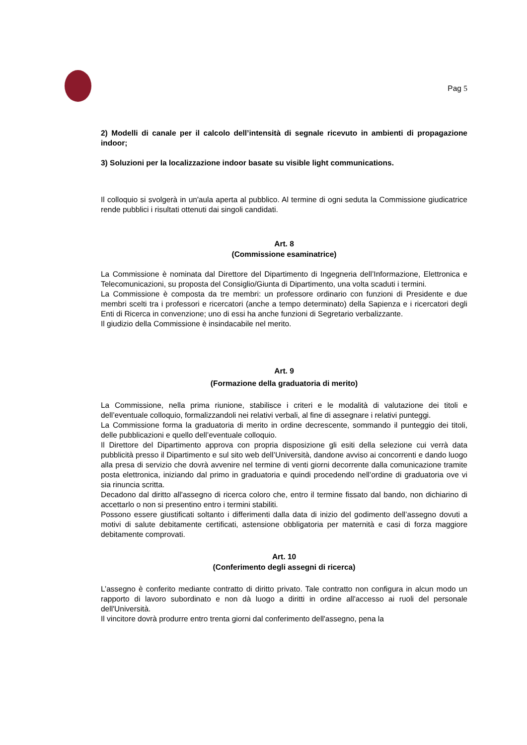Pag 5
2) Modelli di canale per il calcolo dell’intensità di segnale ricevuto in ambienti di propagazione indoor;
3) Soluzioni per la localizzazione indoor basate su visible light communications.
Il colloquio si svolgerà in un'aula aperta al pubblico. Al termine di ogni seduta la Commissione giudicatrice rende pubblici i risultati ottenuti dai singoli candidati.
Art. 8
(Commissione esaminatrice)
La Commissione è nominata dal Direttore del Dipartimento di Ingegneria dell’Informazione, Elettronica e Telecomunicazioni, su proposta del Consiglio/Giunta di Dipartimento, una volta scaduti i termini.
La Commissione è composta da tre membri: un professore ordinario con funzioni di Presidente e due membri scelti tra i professori e ricercatori (anche a tempo determinato) della Sapienza e i ricercatori degli Enti di Ricerca in convenzione; uno di essi ha anche funzioni di Segretario verbalizzante.
Il giudizio della Commissione è insindacabile nel merito.
Art. 9
(Formazione della graduatoria di merito)
La Commissione, nella prima riunione, stabilisce i criteri e le modalità di valutazione dei titoli e dell’eventuale colloquio, formalizzandoli nei relativi verbali, al fine di assegnare i relativi punteggi.
La Commissione forma la graduatoria di merito in ordine decrescente, sommando il punteggio dei titoli, delle pubblicazioni e quello dell’eventuale colloquio.
Il Direttore del Dipartimento approva con propria disposizione gli esiti della selezione cui verrà data pubblicità presso il Dipartimento e sul sito web dell’Università, dandone avviso ai concorrenti e dando luogo alla presa di servizio che dovrà avvenire nel termine di venti giorni decorrente dalla comunicazione tramite posta elettronica, iniziando dal primo in graduatoria e quindi procedendo nell’ordine di graduatoria ove vi sia rinuncia scritta.
Decadono dal diritto all'assegno di ricerca coloro che, entro il termine fissato dal bando, non dichiarino di accettarlo o non si presentino entro i termini stabiliti.
Possono essere giustificati soltanto i differimenti dalla data di inizio del godimento dell’assegno dovuti a motivi di salute debitamente certificati, astensione obbligatoria per maternità e casi di forza maggiore debitamente comprovati.
Art. 10
(Conferimento degli assegni di ricerca)
L’assegno è conferito mediante contratto di diritto privato. Tale contratto non configura in alcun modo un rapporto di lavoro subordinato e non dà luogo a diritti in ordine all'accesso ai ruoli del personale dell'Università.
Il vincitore dovrà produrre entro trenta giorni dal conferimento dell'assegno, pena la